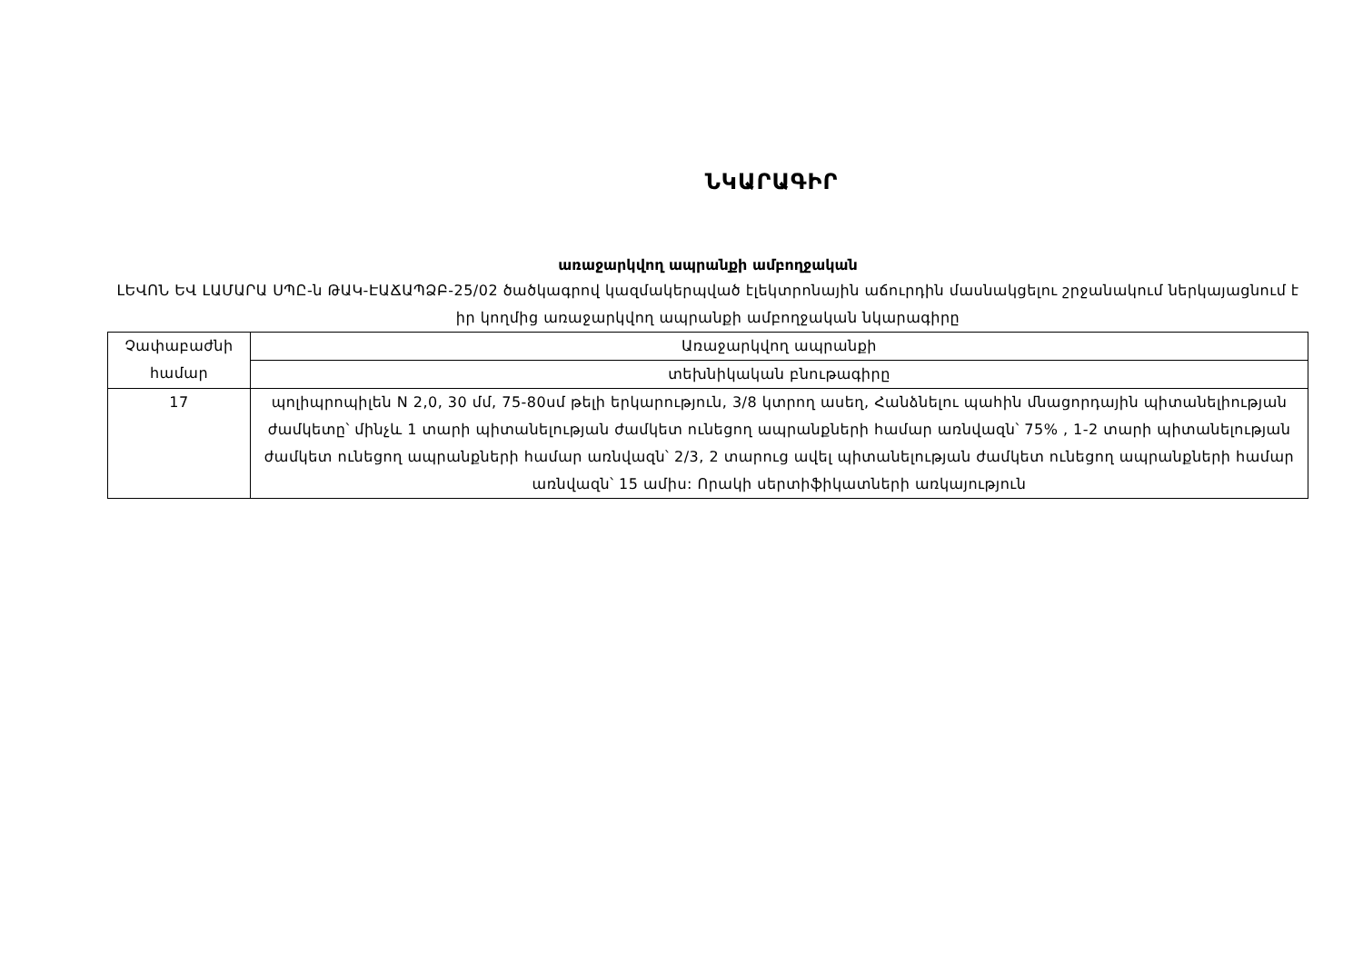ՆԿԱՐԱԳԻՐ
առաջարկվող ապրանքի ամբողջական
ԼԵՎՈՆ ԵՎ ԼԱՄԱՐԱ ՍՊԸ-ն ԹԱԿ-ԷԱՃԱՊՁԲ-25/02 ծածկագրով կազմակերպված էլեկտրոնային աճուրդին մասնակցելու շրջանակում ներկայացնում է իր կողմից առաջարկվող ապրանքի ամբողջական նկարագիրը
| Չափաբաժնի համար | Առաջարկվող ապրանքի |
| | տեխնիկական բնութագիրը |
| 17 | պոլիպրոպիլեն N 2,0, 30 մմ, 75-80սմ թելի երկարություն, 3/8 կտրող ասեղ, Հանձնելու պահին մնացորդային պիտանելիության ժամկետը՝ մինչև 1 տարի պիտանելության ժամկետ ունեցող ապրանքների համար առնվազն՝ 75% , 1-2 տարի պիտանելության ժամկետ ունեցող ապրանքների համար առնվազն՝ 2/3, 2 տարուց ավել պիտանելության ժամկետ ունեցող ապրանքների համար առնվազն՝ 15 ամիս: Որակի սերտիֆիկատների առկայություն |